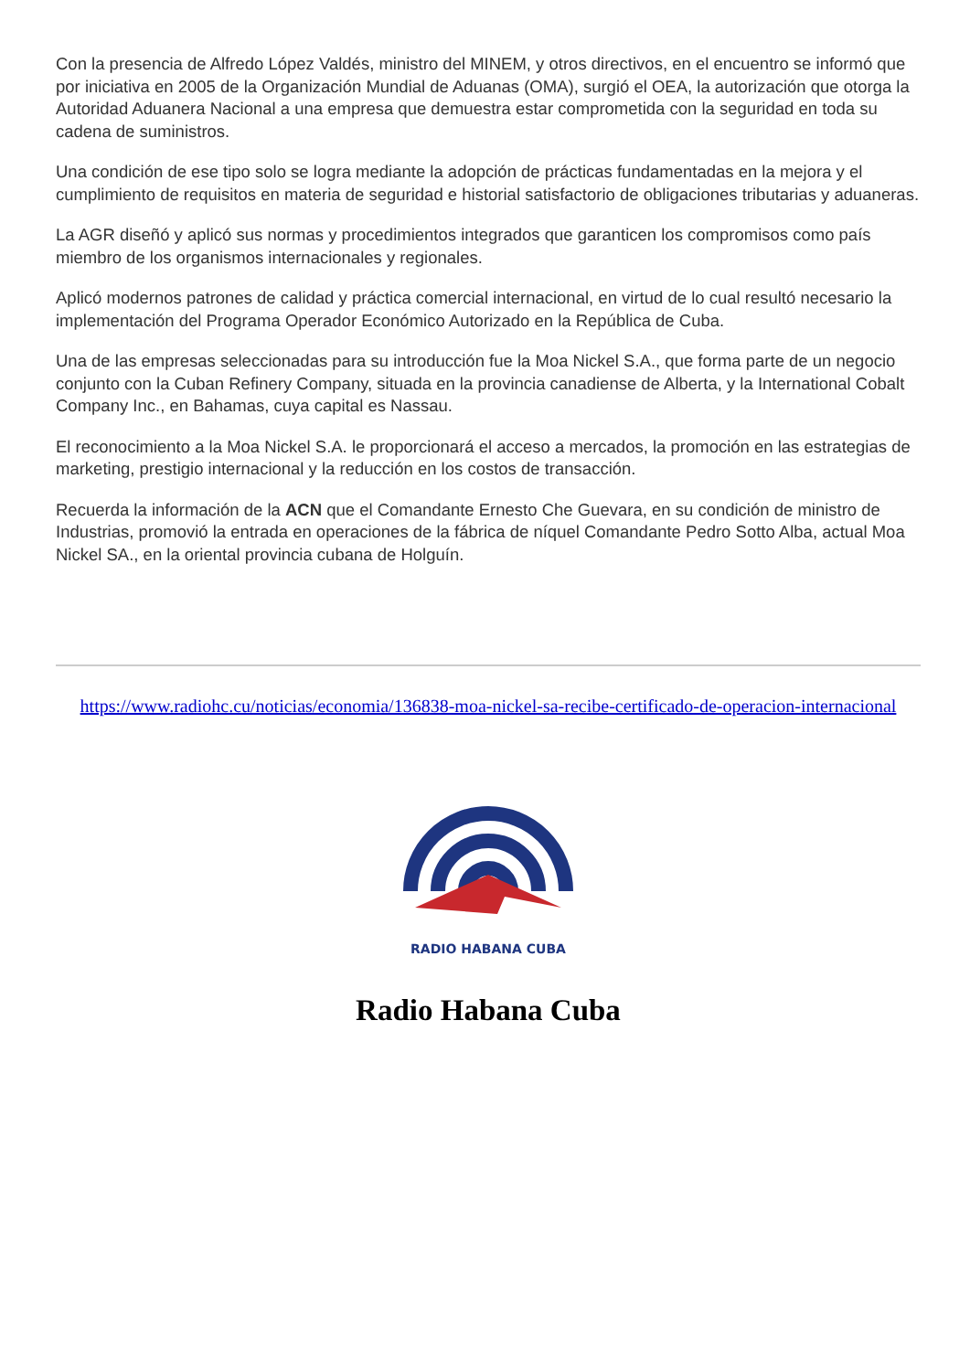Con la presencia de Alfredo López Valdés, ministro del MINEM, y otros directivos, en el encuentro se informó que por iniciativa en 2005 de la Organización Mundial de Aduanas (OMA), surgió el OEA, la autorización que otorga la Autoridad Aduanera Nacional a una empresa que demuestra estar comprometida con la seguridad en toda su cadena de suministros.
Una condición de ese tipo solo se logra mediante la adopción de prácticas fundamentadas en la mejora y el cumplimiento de requisitos en materia de seguridad e historial satisfactorio de obligaciones tributarias y aduaneras.
La AGR diseñó y aplicó sus normas y procedimientos integrados que garanticen los compromisos como país miembro de los organismos internacionales y regionales.
Aplicó modernos patrones de calidad y práctica comercial internacional, en virtud de lo cual resultó necesario la implementación del Programa Operador Económico Autorizado en la República de Cuba.
Una de las empresas seleccionadas para su introducción fue la Moa Nickel S.A., que forma parte de un negocio conjunto con la Cuban Refinery Company, situada en la provincia canadiense de Alberta, y la International Cobalt Company Inc., en Bahamas, cuya capital es Nassau.
El reconocimiento a la Moa Nickel S.A. le proporcionará el acceso a mercados, la promoción en las estrategias de marketing, prestigio internacional y la reducción en los costos de transacción.
Recuerda la información de la ACN que el Comandante Ernesto Che Guevara, en su condición de ministro de Industrias, promovió la entrada en operaciones de la fábrica de níquel Comandante Pedro Sotto Alba, actual Moa Nickel SA., en la oriental provincia cubana de Holguín.
https://www.radiohc.cu/noticias/economia/136838-moa-nickel-sa-recibe-certificado-de-operacion-internacional
RADIO HABANA CUBA
Radio Habana Cuba